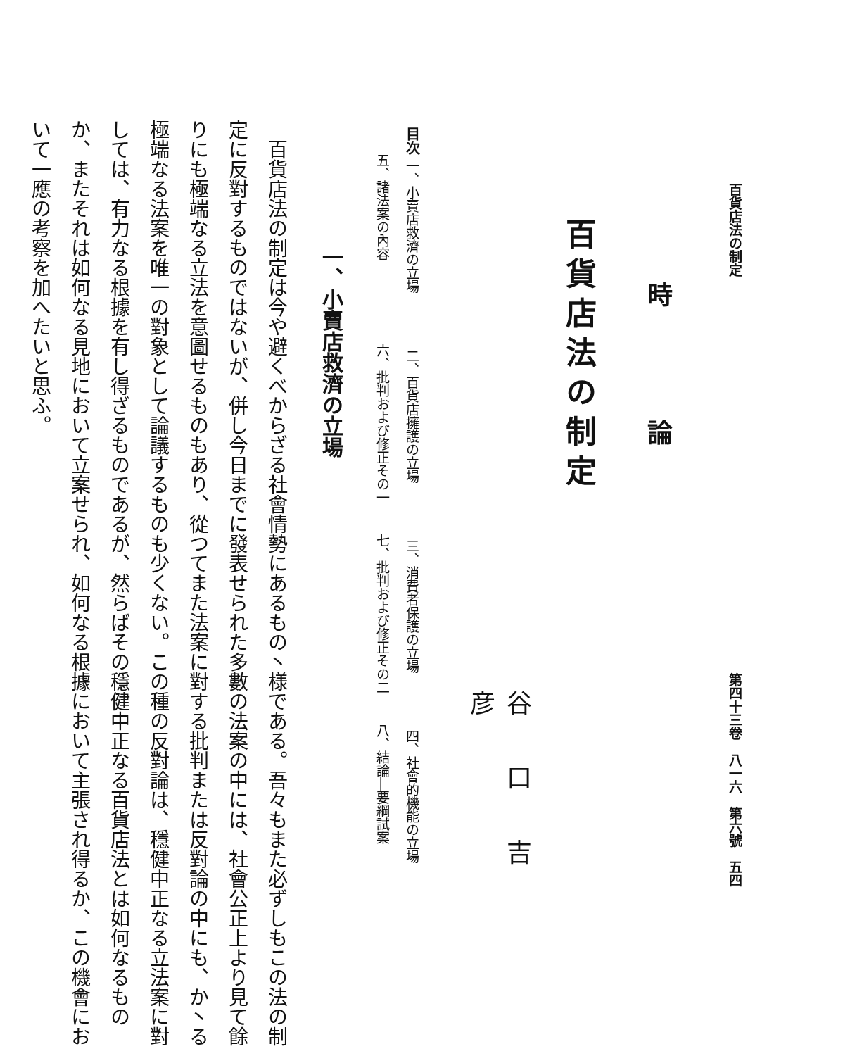百貨店法の制定 第四十三卷　八一六　第六號　五四
時論
百貨店法の制定
谷口吉彦
目次 一、小賣店救濟の立場 二、百貨店擁護の立場 三、消費者保護の立場 四、社會的機能の立場
　　五、諸法案の內容 六、批判および修正その一 七、批判および修正その二 八、結論―要綱試案
一、小賣店救濟の立場
百貨店法の制定は今や避くべからざる社會情勢にあるもの丶様である。吾々もまた必ずしもこの法の制定に反對するものではないが、併し今日までに發表せられた多數の法案の中には、社會公正上より見て餘りにも極端なる立法を意圖せるものもあり、從つてまた法案に對する批判または反對論の中にも、か丶る極端なる法案を唯一の對象として論議するものも少くない。この種の反對論は、穩健中正なる立法案に對しては、有力なる根據を有し得ざるものであるが、然らばその穩健中正なる百貨店法とは如何なるものか、またそれは如何なる見地において立案せられ、如何なる根據において主張され得るか、この機會において一應の考察を加へたいと思ふ。